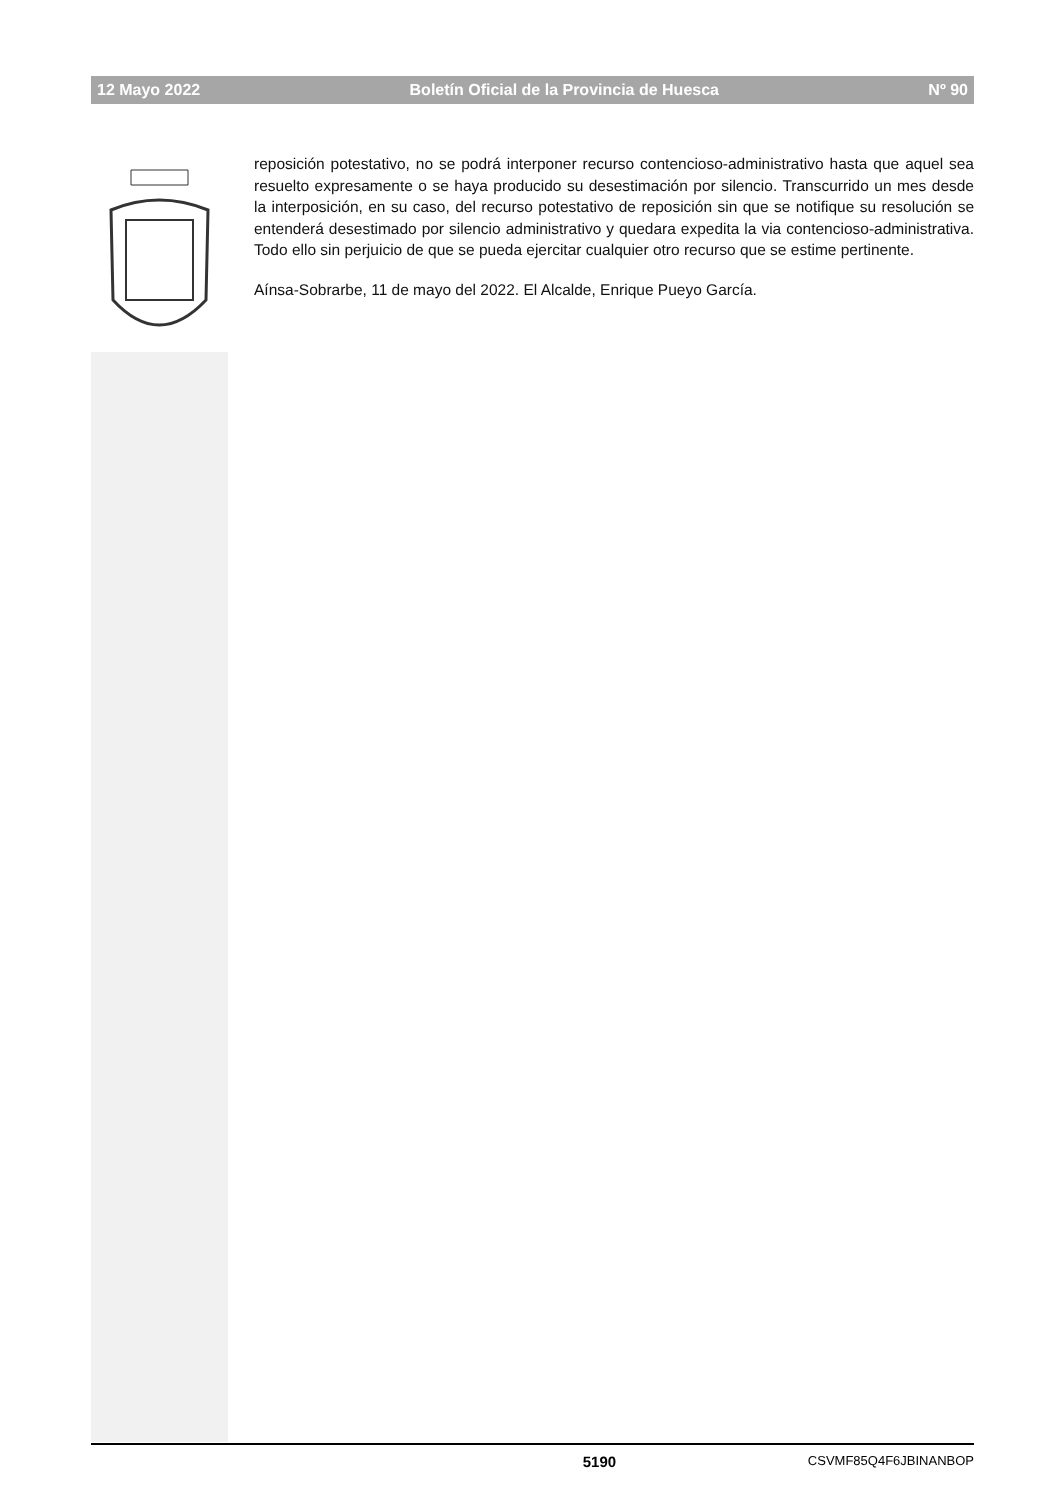12 Mayo 2022 Boletín Oficial de la Provincia de Huesca Nº 90
reposición potestativo, no se podrá interponer recurso contencioso-administrativo hasta que aquel sea resuelto expresamente o se haya producido su desestimación por silencio. Transcurrido un mes desde la interposición, en su caso, del recurso potestativo de reposición sin que se notifique su resolución se entenderá desestimado por silencio administrativo y quedara expedita la via contencioso-administrativa. Todo ello sin perjuicio de que se pueda ejercitar cualquier otro recurso que se estime pertinente.
Aínsa-Sobrarbe, 11 de mayo del 2022. El Alcalde, Enrique Pueyo García.
5190 CSVMF85Q4F6JBINANBOP